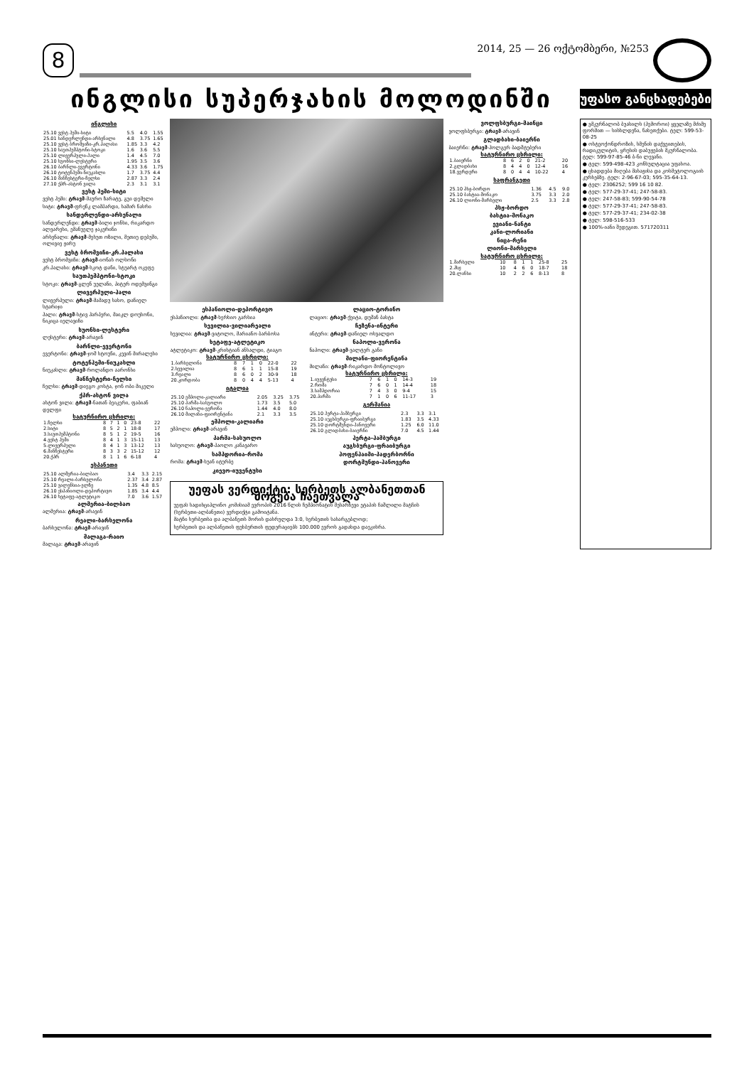8
2014, 25 — 26 ოქტომბერი, №253
ინგლისი სუპერჯახის მოლოდინში
უფასო განცხადებები
ინგლისი
| 25.10 ვესტ ჰემი-სიტი | 5.5 | 4.0 | 1.55 |
| 25.01 სანდერლენდი-არსენალი | 4.8 | 3.75 | 1.65 |
| 25.10 ვესტ ბრომვიჩი-კრ.პალასი | 1.85 | 3.3 | 4.2 |
| 25.10 საუთჰემპტონი-სტოკი | 1.6 | 3.6 | 5.5 |
| 25.10 ლივერპული-ჰალი | 1.4 | 4.5 | 7.0 |
| 25.10 სუონსი-ლესტერი | 1.95 | 3.5 | 3.6 |
| 26.10 ბარნლი-ევერტონი | 4.33 | 3.6 | 1.75 |
| 26.10 ტოტენჰემი-ნიუკასლი | 1.7 | 3.75 | 4.4 |
| 26.10 მანჩესტერი-ჩელსი | 2.87 | 3.3 | 2.4 |
| 27.10 ქპრ-ასტონ ვილა | 2.3 | 3.1 | 3.1 |
ვესტ ჰემი-სიტი
ვესტ ჰემი: ტრავმ-მაურო ზარატე, გუი დემელი
სიტი: ტრავმ-ფრენკ ლამპარდი, სამირ ნასრი
სანდერლენდი-არსენალი
სანდერლენდი: ტრავმ-ბილი ჯონსი, რიკარდო ალვარესი, ემანუელე ჯაკერინი
არსენალი: ტრავმ-მესუთ ოზილი, მეთიუ დებუში, ოლივიე ჟირუ
ვესტ ბრომვიჩი-კრ.პალასი
ვესტ ბრომვიჩი: ტრავმ-იონას ოლსონი
კრ.პალასი: ტრავმ-სკოტ დანი, სტუარტ ოკეფე
საუთჰემპტონი-სტოკი
სტოკი: ტრავმ-გლენ უელანი, პიტერ ოდემვინგი
ლივერპული-ჰალი
ლივერპული: ტრავმ-მამადუ სახო, დანიელ სტარიჯი
ჰალი: ტრავმ-სტივ ჰარპერი, მაიკლ დოუსონი, ნიკიცა იელავიჩი
სუონსი-ლესტერი
ლესტერი: ტრავმ-არავინ
ბარნლი-ევერტონი
ევერტონი: ტრავმ-ჯოშ სტოუნი, კევინ მირალესი
ტოტენჰემი-ნიუკასლი
ნიუკასლი: ტრავმ-როლანდო აარონსი
მანჩესტერი-ჩელსი
ჩელსი: ტრავმ-დიეგო კოსტა, ჯონ ობი მიკელი
ქპრ-ასტონ ვილა
ასტონ ვილა: ტრავმ-ნათან ბეიკერი, ფაბიან დელფი
| სატურნირო ცხრილი: | | | | | | |
| --- | --- | --- | --- | --- | --- | --- |
| 1.ჩელსი | 8 | 7 | 1 | 0 | 23-8 | 22 |
| 2.სიტი | 8 | 5 | 2 | 1 | 18-8 | 17 |
| 3.საუთჰემპტონი | 8 | 5 | 1 | 2 | 19-5 | 16 |
| 4.ვესტ ჰემი | 8 | 4 | 1 | 3 | 15-11 | 13 |
| 5.ლივერპული | 8 | 4 | 1 | 3 | 13-12 | 13 |
| 6.მანჩესტერი | 8 | 3 | 3 | 2 | 15-12 | 12 |
| 20.ქპრ | 8 | 1 | 1 | 6 | 6-18 | 4 |
ესპანეთი
| 25.10 ალმერია-ბილბაო | 3.4 | 3.3 | 2.15 |
| 25.10 რეალი-ბარსელონა | 2.37 | 3.4 | 2.87 |
| 25.10 ვალენსია-ელჩე | 1.35 | 4.8 | 8.5 |
| 26.10 ესპანიოლი-დეპორტივო | 1.85 | 3.4 | 4.4 |
| 26.10 ხეტაფე-ატლეტიკო | 7.0 | 3.6 | 1.57 |
ალმერია-ბილბაო
ალმერია: ტრავმ-არავინ
რეალი-ბარსელონა
ბარსელონა: ტრავმ-არავინ
მალაგა-რაიო
მალაგა: ტრავმ-არავინ
ესპანიოლი-დეპორტივო
ესპანიოლი: ტრავმ-ხერხიო გარსია
სევილია-ვილიარეალი
სევილია: ტრავმ-ვიტოლო, მარიანო ბარბოსა
ხეტაფე-ატლეტიკო
ატლეტიკო: ტრავმ-კრისტიან ანსალდი, ტიაგო
| სატურნირო ცხრილი: | | | | | | |
| --- | --- | --- | --- | --- | --- | --- |
| 1.ბარსელონა | 8 | 7 | 1 | 0 | 22-0 | 22 |
| 2.სევილია | 8 | 6 | 1 | 1 | 15-8 | 19 |
| 3.რეალი | 8 | 6 | 0 | 2 | 30-9 | 18 |
| 20.კორდობა | 8 | 0 | 4 | 4 | 5-13 | 4 |
იტალია
| 25.10 ემპოლი-კალიარი | 2.05 | 3.25 | 3.75 |
| 25.10 პარმა-სასუოლო | 1.73 | 3.5 | 5.0 |
| 26.10 ნაპოლი-ვერონა | 1.44 | 4.0 | 8.0 |
| 26.10 მილანი-ფიორენტინა | 2.1 | 3.3 | 3.5 |
ემპოლი-კალიარი
ემპოლი: ტრავმ-არავინ
პარმა-სასუოლო
სასუოლო: ტრავმ-პაოლო კანავარო
სამპდორია-რომა
რომა: ტრავმ-ხუან იტურბე
კიევო-იუვენტუსი
ლაციო-ტორინო
ლაციო: ტრავმ-ქეიტა, დუშან ბასტა
ჩეზენა-ინტერი
ინტერი: ტრავმ-დანიელ ოსვალდო
ნაპოლი-ვერონა
ნაპოლი: ტრავმ-ვალტერ განი
მილანი-ფიორენტინა
მილანი: ტრავმ-რიკარდო მონტოლივო
| სატურნირო ცხრილი: | | | | | | |
| --- | --- | --- | --- | --- | --- | --- |
| 1.იუვენტუსი | 7 | 6 | 1 | 0 | 14-3 | 19 |
| 2.რომა | 7 | 6 | 0 | 1 | 14-4 | 18 |
| 3.სამპდორია | 7 | 4 | 3 | 0 | 9-4 | 15 |
| 20.პარმა | 7 | 1 | 0 | 6 | 11-17 | 3 |
გერმანია
| 25.10 ჰერტა-ჰამბურგი | 2.3 | 3.3 | 3.1 |
| 25.10 აუგსბურგი-ფრაიბურგი | 1.83 | 3.5 | 4.33 |
| 25.10 დორტმუნდი-ჰანოვერი | 1.25 | 6.0 | 11.0 |
| 26.10 გლადბახი-ბაიერნი | 7.0 | 4.5 | 1.44 |
ჰერტა-ჰამბურგი
აუგსბურგი-ფრაიბურგი
ჰოფენჰაიმი-პადერბორნი
დორტმუნდი-ჰანოვერი
უეფას ვერდიქტი: სერბეთს ალბანეთთან მოგება ჩაეთვალა
უეფას სადისციპლინო კომისიამ ევროპის 2016 წლის ჩემპიონატის შესარჩევი ეტაპის ჩაშლილი მატჩის (სერბეთი-ალბანეთი) ვერდიქტი გამოიტანა.
მატჩი სერბეთსა და ალბანეთს შორის დასრულდა 3:0, სერბეთის სასარგებლოდ;
სერბეთის და ალბანეთის ფეხბურთის ფედერაციებს 100.000 ევროს გადახდა დაეკისრა.
ვოლფსბურგი-მაინცი
ვოლფსბურგი: ტრავმ-არავინ
გლადბახი-ბაიერნი
ბაიერნი: ტრავმ-ჰოლგერ ბადშტუბერი
| სატურნირო ცხრილი: | | | | | | |
| --- | --- | --- | --- | --- | --- | --- |
| 1.ბაიერნი | 8 | 6 | 2 | 0 | 21-2 | 20 |
| 2.გლადბახი | 8 | 4 | 4 | 0 | 12-4 | 16 |
| 18.ვერდერი | 8 | 0 | 4 | 4 | 10-22 | 4 |
საფრანგეთი
| 25.10 პსჟ-ბორდო | 1.36 | 4.5 | 9.0 |
| 25.10 ბასტია-მონაკო | 3.75 | 3.3 | 2.0 |
| 26.10 ლიონი-მარსელი | 2.5 | 3.3 | 2.8 |
პსჟ-ბორდო
ბასტია-მონაკო
ევიანი-ნანტი
კანი-ლორიანი
ნიცა-რენი
ლიონი-მარსელი
| სატურნირო ცხრილი: | | | | | | |
| --- | --- | --- | --- | --- | --- | --- |
| 1.მარსელი | 10 | 8 | 1 | 1 | 25-8 | 25 |
| 2.პსჟ | 10 | 4 | 6 | 0 | 18-7 | 18 |
| 20.ლანსი | 10 | 2 | 2 | 6 | 8-13 | 8 |
● ვმკურნალობ ბუასილს (ჰემოროი) ყველაზე მძიმე ფორმით — სისხლდენა, ნახეთქები. ტელ: 599-53-08-25
● ოსტეოქონდროზის, სმენის დაქვეითების, რადიკულიტის, ყრუსის დაბუჟების მკურნალობა. ტელ: 599-97-85-46 ბ-ნი ლევანი.
● ტელ: 599-498-423 კონსულტაცია უფასოა.
● ცხადდება მიღება მასაჟისა და კოსმეტოლოგიის კურსებზე. ტელ: 2-96-67-03; 595-35-64-13.
● ტელ: 2306252; 599 16 10 82.
● ტელ: 577-29-37-41; 247-58-83.
● ტელ: 247-58-83; 599-90-54-78
● ტელ: 577-29-37-41; 247-58-83.
● ტელ: 577-29-37-41; 234-02-38
● ტელ: 598-516-533
● 100%-იანი შედეგით. 571720311